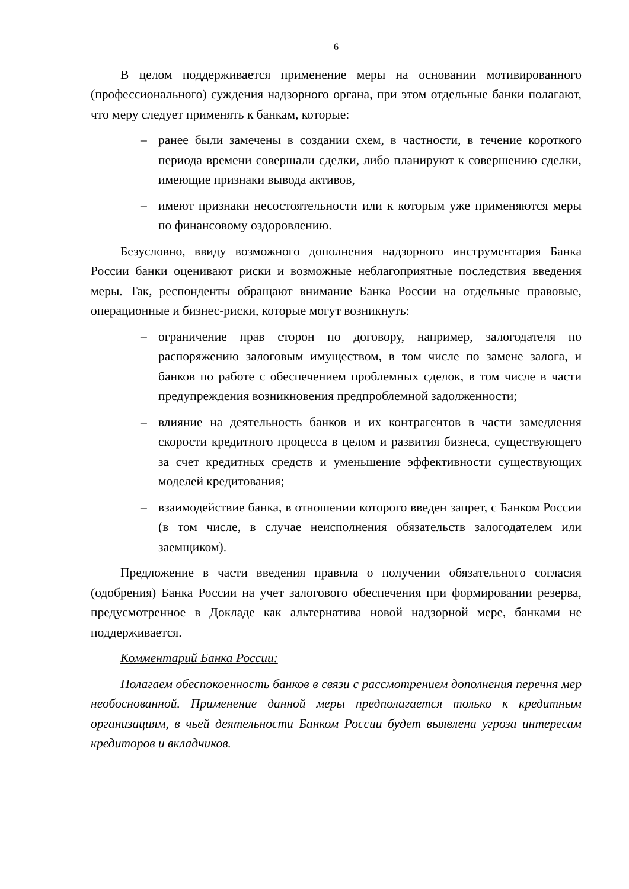6
В целом поддерживается применение меры на основании мотивированного (профессионального) суждения надзорного органа, при этом отдельные банки полагают, что меру следует применять к банкам, которые:
– ранее были замечены в создании схем, в частности, в течение короткого периода времени совершали сделки, либо планируют к совершению сделки, имеющие признаки вывода активов,
– имеют признаки несостоятельности или к которым уже применяются меры по финансовому оздоровлению.
Безусловно, ввиду возможного дополнения надзорного инструментария Банка России банки оценивают риски и возможные неблагоприятные последствия введения меры. Так, респонденты обращают внимание Банка России на отдельные правовые, операционные и бизнес-риски, которые могут возникнуть:
– ограничение прав сторон по договору, например, залогодателя по распоряжению залоговым имуществом, в том числе по замене залога, и банков по работе с обеспечением проблемных сделок, в том числе в части предупреждения возникновения предпроблемной задолженности;
– влияние на деятельность банков и их контрагентов в части замедления скорости кредитного процесса в целом и развития бизнеса, существующего за счет кредитных средств и уменьшение эффективности существующих моделей кредитования;
– взаимодействие банка, в отношении которого введен запрет, с Банком России (в том числе, в случае неисполнения обязательств залогодателем или заемщиком).
Предложение в части введения правила о получении обязательного согласия (одобрения) Банка России на учет залогового обеспечения при формировании резерва, предусмотренное в Докладе как альтернатива новой надзорной мере, банками не поддерживается.
Комментарий Банка России:
Полагаем обеспокоенность банков в связи с рассмотрением дополнения перечня мер необоснованной. Применение данной меры предполагается только к кредитным организациям, в чьей деятельности Банком России будет выявлена угроза интересам кредиторов и вкладчиков.